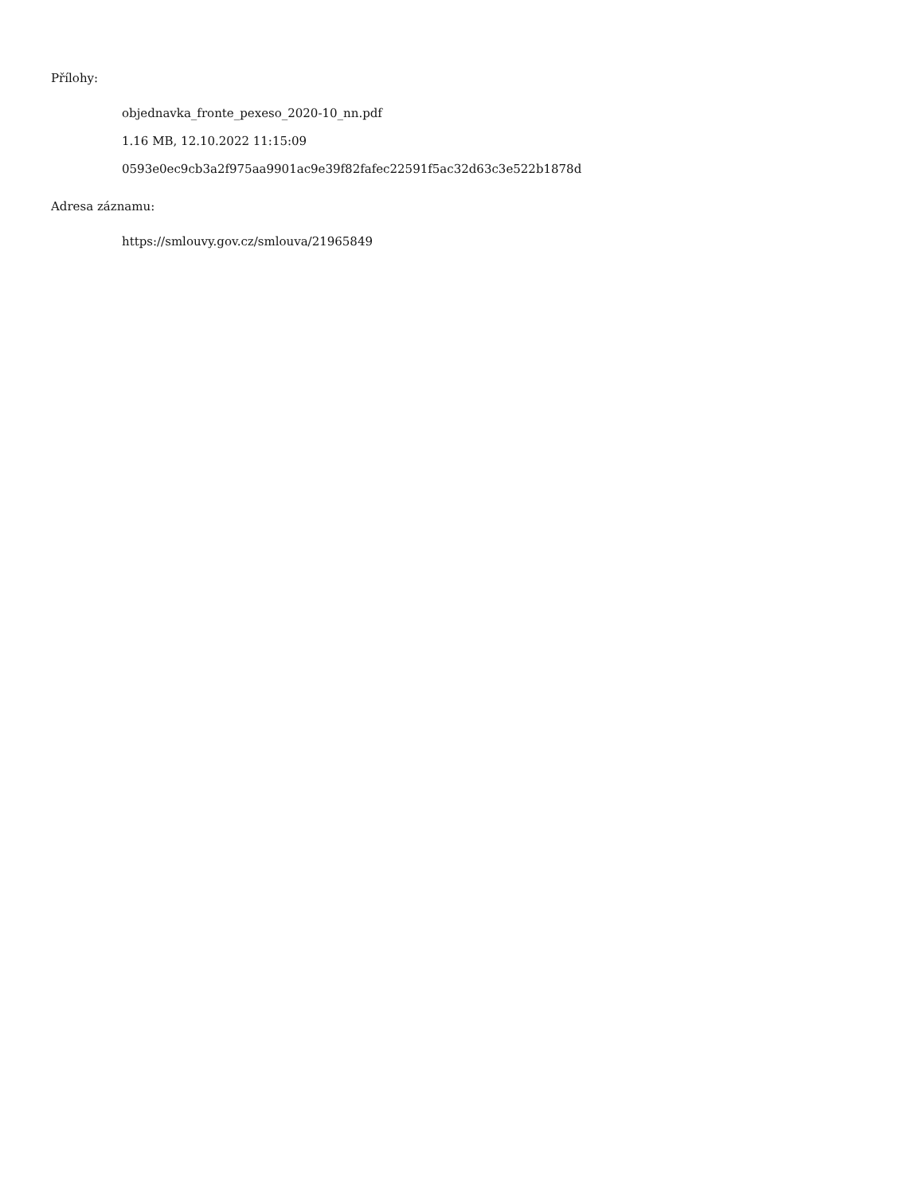Přílohy:
objednavka_fronte_pexeso_2020-10_nn.pdf
1.16 MB, 12.10.2022 11:15:09
0593e0ec9cb3a2f975aa9901ac9e39f82fafec22591f5ac32d63c3e522b1878d
Adresa záznamu:
https://smlouvy.gov.cz/smlouva/21965849